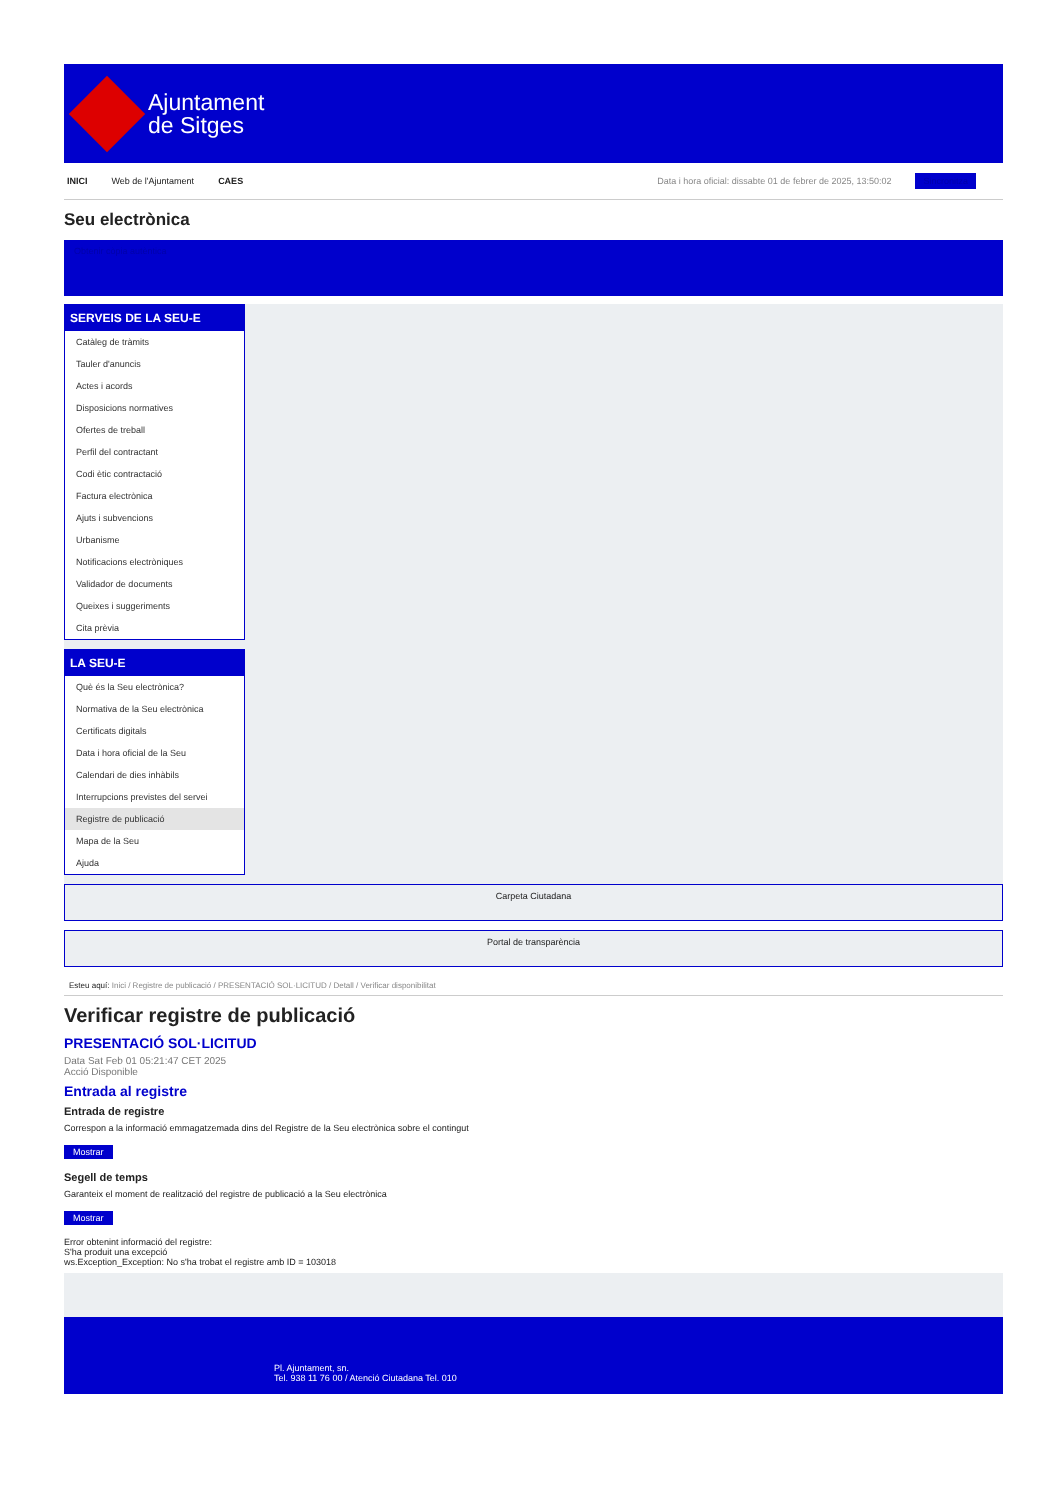Ajuntament
de Sitges
INICI Web de l'Ajuntament CAES Data i hora oficial: dissabte 01 de febrer de 2025, 13:50:02 Sincronitza
Seu electrònica
Obtenir còpia autèntica
SERVEIS DE LA SEU-E
Catàleg de tràmits
Tauler d'anuncis
Actes i acords
Disposicions normatives
Ofertes de treball
Perfil del contractant
Codi ètic contractació
Factura electrònica
Ajuts i subvencions
Urbanisme
Notificacions electròniques
Validador de documents
Queixes i suggeriments
Cita prèvia
LA SEU-E
Què és la Seu electrònica?
Normativa de la Seu electrònica
Certificats digitals
Data i hora oficial de la Seu
Calendari de dies inhàbils
Interrupcions previstes del servei
Registre de publicació
Mapa de la Seu
Ajuda
Carpeta Ciutadana
Portal de transparència
Esteu aquí: Inici / Registre de publicació / PRESENTACIÓ SOL·LICITUD / Detall / Verificar disponibilitat
Verificar registre de publicació
PRESENTACIÓ SOL·LICITUD
Data Sat Feb 01 05:21:47 CET 2025
Acció Disponible
Entrada al registre
Entrada de registre
Correspon a la informació emmagatzemada dins del Registre de la Seu electrònica sobre el contingut
Mostrar
Segell de temps
Garanteix el moment de realització del registre de publicació a la Seu electrònica
Mostrar
Error obtenint informació del registre:
S'ha produit una excepció
ws.Exception_Exception: No s'ha trobat el registre amb ID = 103018
Pl. Ajuntament, sn.
Tel. 938 11 76 00 / Atenció Ciutadana Tel. 010